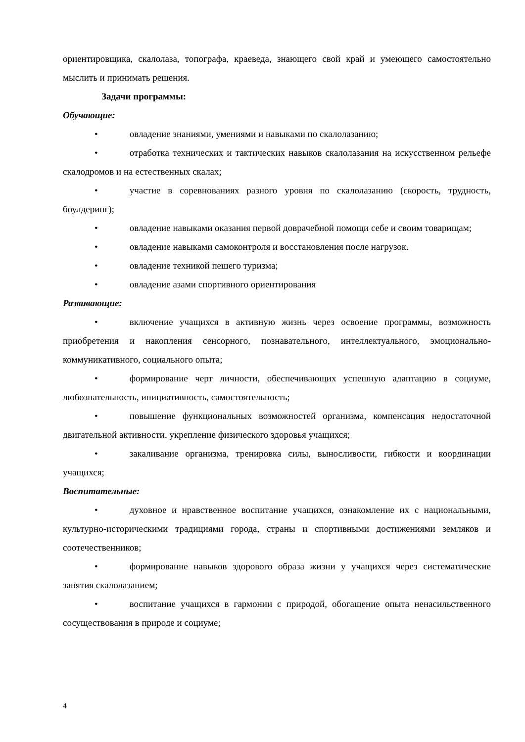ориентировщика, скалолаза, топографа, краеведа, знающего свой край и умеющего самостоятельно мыслить и принимать решения.
Задачи программы:
Обучающие:
• овладение знаниями, умениями и навыками по скалолазанию;
• отработка технических и тактических навыков скалолазания на искусственном рельефе скалодромов и на естественных скалах;
• участие в соревнованиях разного уровня по скалолазанию (скорость, трудность, боулдеринг);
• овладение навыками оказания первой доврачебной помощи себе и своим товарищам;
• овладение навыками самоконтроля и восстановления после нагрузок.
• овладение техникой пешего туризма;
• овладение азами спортивного ориентирования
Развивающие:
• включение учащихся в активную жизнь через освоение программы, возможность приобретения и накопления сенсорного, познавательного, интеллектуального, эмоционально-коммуникативного, социального опыта;
• формирование черт личности, обеспечивающих успешную адаптацию в социуме, любознательность, инициативность, самостоятельность;
• повышение функциональных возможностей организма, компенсация недостаточной двигательной активности, укрепление физического здоровья учащихся;
• закаливание организма, тренировка силы, выносливости, гибкости и координации учащихся;
Воспитательные:
• духовное и нравственное воспитание учащихся, ознакомление их с национальными, культурно-историческими традициями города, страны и спортивными достижениями земляков и соотечественников;
• формирование навыков здорового образа жизни у учащихся через систематические занятия скалолазанием;
• воспитание учащихся в гармонии с природой, обогащение опыта ненасильственного сосуществования в природе и социуме;
4